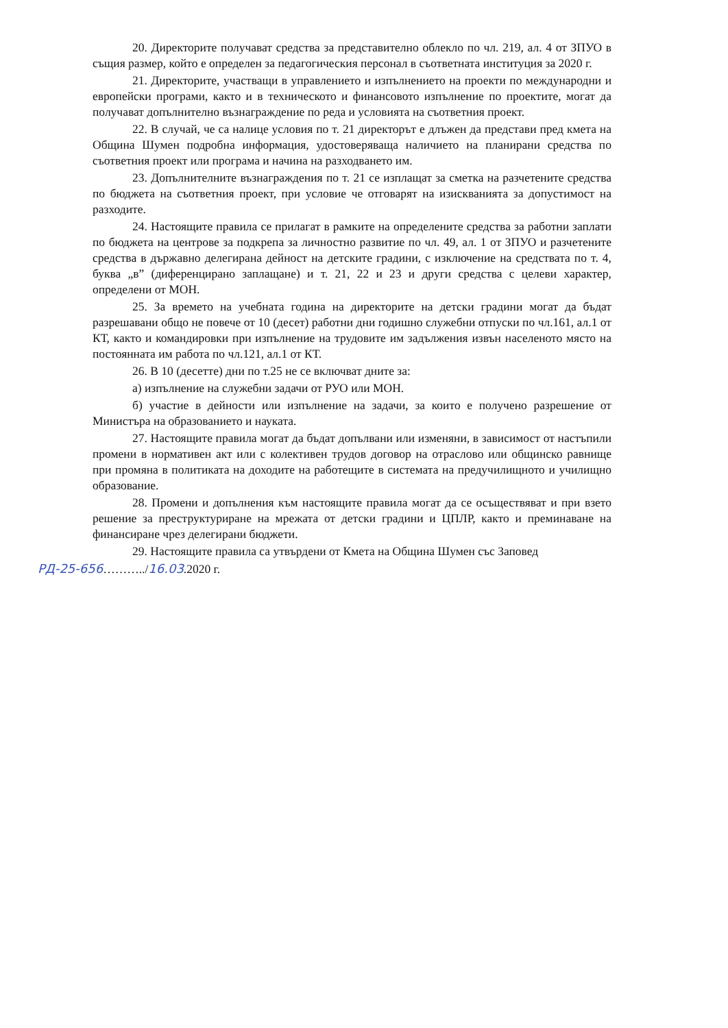20. Директорите получават средства за представително облекло по чл. 219, ал. 4 от ЗПУО в същия размер, който е определен за педагогическия персонал в съответната институция за 2020 г.
21. Директорите, участващи в управлението и изпълнението на проекти по международни и европейски програми, както и в техническото и финансовото изпълнение по проектите, могат да получават допълнително възнаграждение по реда и условията на съответния проект.
22. В случай, че са налице условия по т. 21 директорът е длъжен да представи пред кмета на Община Шумен подробна информация, удостоверяваща наличието на планирани средства по съответния проект или програма и начина на разходването им.
23. Допълнителните възнаграждения по т. 21 се изплащат за сметка на разчетените средства по бюджета на съответния проект, при условие че отговарят на изискванията за допустимост на разходите.
24. Настоящите правила се прилагат в рамките на определените средства за работни заплати по бюджета на центрове за подкрепа за личностно развитие по чл. 49, ал. 1 от ЗПУО и разчетените средства в държавно делегирана дейност на детските градини, с изключение на средствата по т. 4, буква „в” (диференцирано заплащане) и т. 21, 22 и 23 и други средства с целеви характер, определени от МОН.
25. За времето на учебната година на директорите на детски градини могат да бъдат разрешавани общо не повече от 10 (десет) работни дни годишно служебни отпуски по чл.161, ал.1 от КТ, както и командировки при изпълнение на трудовите им задължения извън населеното място на постоянната им работа по чл.121, ал.1 от КТ.
26. В 10 (десетте) дни по т.25 не се включват дните за:
а) изпълнение на служебни задачи от РУО или МОН.
б) участие в дейности или изпълнение на задачи, за които е получено разрешение от Министъра на образованието и науката.
27. Настоящите правила могат да бъдат допълвани или изменяни, в зависимост от настъпили промени в нормативен акт или с колективен трудов договор на отраслово или общинско равнище при промяна в политиката на доходите на работещите в системата на предучилищното и училищно образование.
28. Промени и допълнения към настоящите правила могат да се осъществяват и при взето решение за преструктуриране на мрежата от детски градини и ЦПЛР, както и преминаване на финансиране чрез делегирани бюджети.
29. Настоящите правила са утвърдени от Кмета на Община Шумен със Заповед
РД-25-656………../16.03.2020 г.